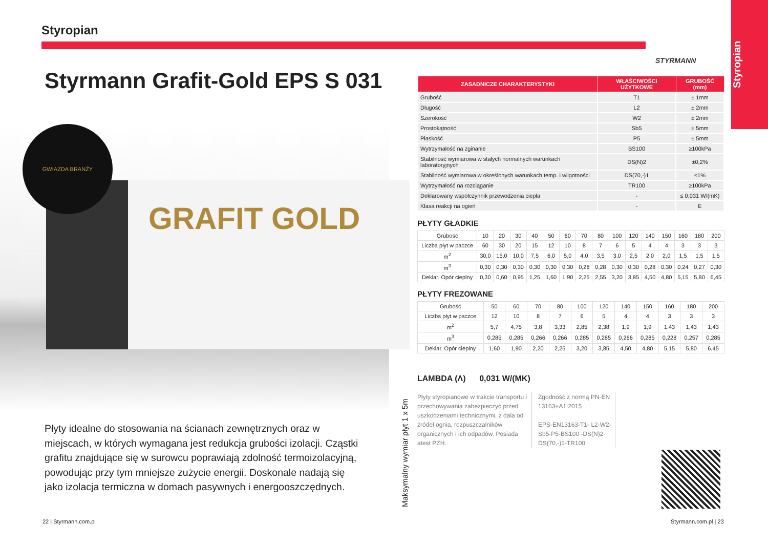Styropian
STYRMANN
Styropian
Styrmann Grafit-Gold EPS S 031
GRAFIT GOLD
GWIAZDA BRANŻY
Płyty idealne do stosowania na ścianach zewnętrznych oraz w miejscach, w których wymagana jest redukcja grubości izolacji. Cząstki grafitu znajdujące się w surowcu poprawiają zdolność termoizolacyjną, powodując przy tym mniejsze zużycie energii. Doskonale nadają się jako izolacja termiczna w domach pasywnych i energooszczędnych.
22 | Styrmann.com.pl Styrmann.com.pl | 23
Maksymalny wymiar płyt 1 x 5m
| ZASADNICZE CHARAKTERYSTYKI | WŁAŚCIWOŚCI UŻYTKOWE | GRUBOŚĆ (mm) |
| --- | --- | --- |
| Grubość | T1 | ± 1mm |
| Długość | L2 | ± 2mm |
| Szerokość | W2 | ± 2mm |
| Prostokątność | Sb5 | ± 5mm |
| Płaskość | P5 | ± 5mm |
| Wytrzymałość na zginanie | BS100 | ≥100kPa |
| Stabilność wymiarowa w stałych normalnych warunkach laboratoryjnych | DS(N)2 | ±0,2% |
| Stabilność wymiarowa w określonych warunkach temp. i wilgotności | DS(70,-)1 | ≤1% |
| Wytrzymałość na rozciąganie | TR100 | ≥100kPa |
| Deklarowany współczynnik przewodzenia ciepła | - | ≤ 0,031 W/(mK) |
| Klasa reakcji na ogień | - | E |
PŁYTY GŁADKIE
| Grubość | 10 | 20 | 30 | 40 | 50 | 60 | 70 | 80 | 100 | 120 | 140 | 150 | 160 | 180 | 200 |
| Liczba płyt w paczce | 60 | 30 | 20 | 15 | 12 | 10 | 8 | 7 | 6 | 5 | 4 | 4 | 3 | 3 | 3 |
| m<sup>2</sup> | 30,0 | 15,0 | 10,0 | 7,5 | 6,0 | 5,0 | 4,0 | 3,5 | 3,0 | 2,5 | 2,0 | 2,0 | 1,5 | 1,5 | 1,5 |
| m<sup>3</sup> | 0,30 | 0,30 | 0,30 | 0,30 | 0,30 | 0,30 | 0,28 | 0,28 | 0,30 | 0,30 | 0,28 | 0,30 | 0,24 | 0,27 | 0,30 |
| Deklar. Opór cieplny | 0,30 | 0,60 | 0,95 | 1,25 | 1,60 | 1,90 | 2,25 | 2,55 | 3,20 | 3,85 | 4,50 | 4,80 | 5,15 | 5,80 | 6,45 |
PŁYTY FREZOWANE
| Grubość | 50 | 60 | 70 | 80 | 100 | 120 | 140 | 150 | 160 | 180 | 200 |
| Liczba płyt w paczce | 12 | 10 | 8 | 7 | 6 | 5 | 4 | 4 | 3 | 3 | 3 |
| m<sup>2</sup> | 5,7 | 4,75 | 3,8 | 3,33 | 2,85 | 2,38 | 1,9 | 1,9 | 1,43 | 1,43 | 1,43 |
| m<sup>3</sup> | 0,285 | 0,285 | 0,266 | 0,266 | 0,285 | 0,285 | 0,266 | 0,285 | 0,228 | 0,257 | 0,285 |
| Deklar. Opór cieplny | 1,60 | 1,90 | 2,20 | 2,25 | 3,20 | 3,85 | 4,50 | 4,80 | 5,15 | 5,80 | 6,45 |
LAMBDA (Λ) 0,031 W/(MK)
Płyty styropianowe w trakcie transportu i przechowywania zabezpieczyć przed uszkodzeniami technicznymi, z dala od źródeł ognia, rozpuszczalników organicznych i ich odpadów. Posiada atest PZH.
Zgodność z normą PN-EN 13163+A1:2015
EPS-EN13163-T1- L2-W2- Sb5-P5-BS100 -DS(N)2-DS(70,-)1-TR100